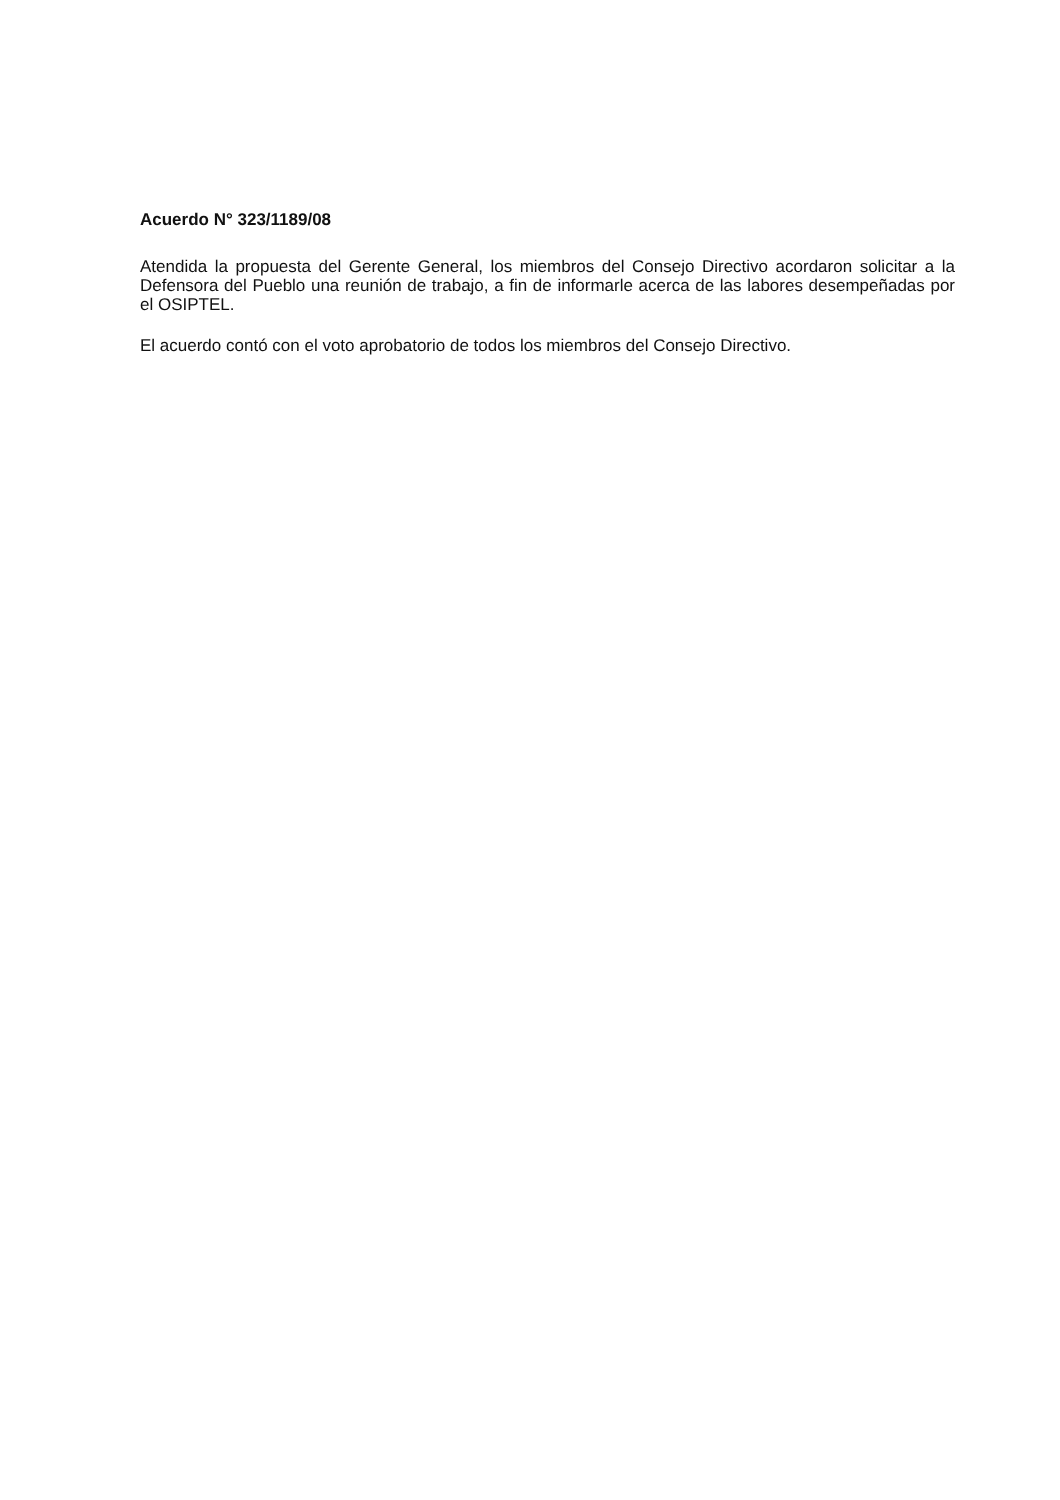Acuerdo N° 323/1189/08
Atendida la propuesta del Gerente General, los miembros del Consejo Directivo acordaron solicitar a la Defensora del Pueblo una reunión de trabajo, a fin de informarle acerca de las labores desempeñadas por el OSIPTEL.
El acuerdo contó con el voto aprobatorio de todos los miembros del Consejo Directivo.